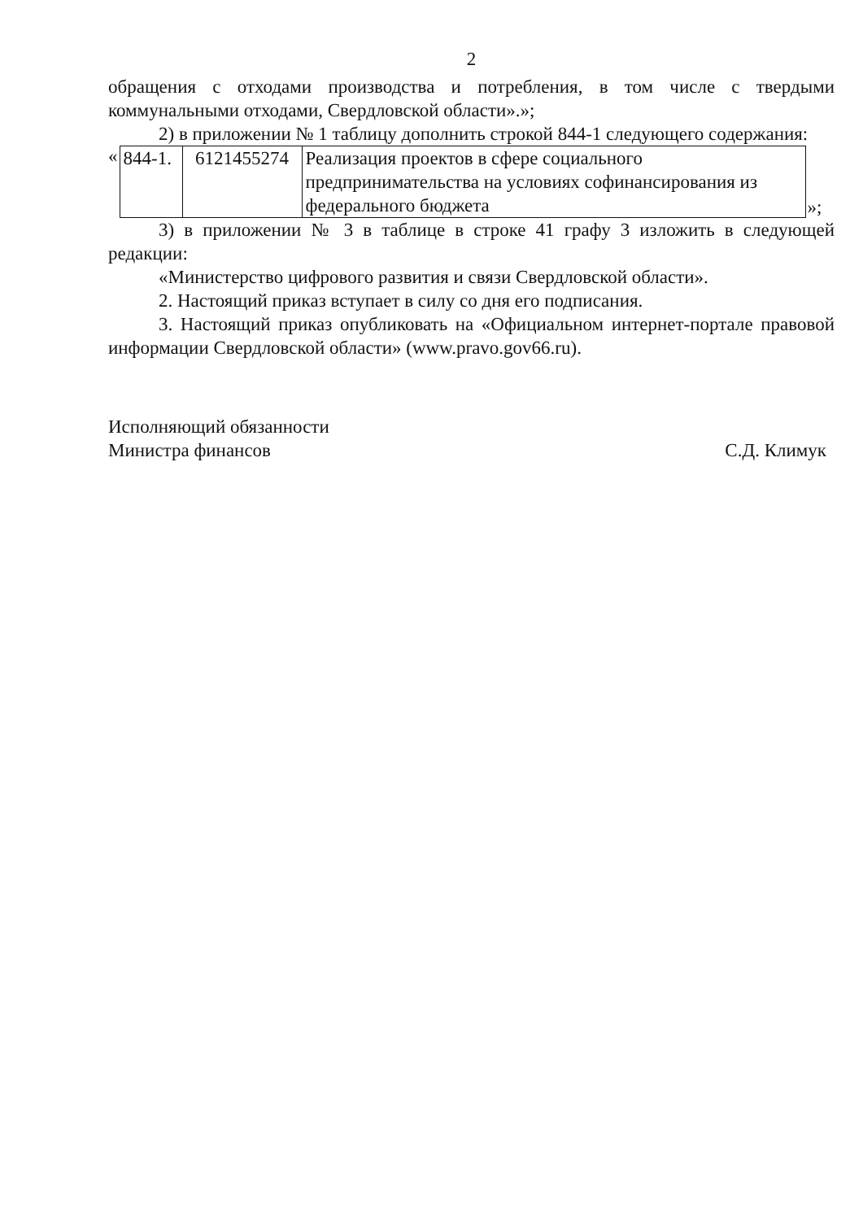2
обращения с отходами производства и потребления, в том числе с твердыми коммунальными отходами, Свердловской области».»;
2) в приложении № 1 таблицу дополнить строкой 844-1 следующего содержания:
«
| 844-1. | 6121455274 | Реализация проектов в сфере социального предпринимательства на условиях софинансирования из федерального бюджета |
»;
3) в приложении № 3 в таблице в строке 41 графу 3 изложить в следующей редакции:
«Министерство цифрового развития и связи Свердловской области».
2. Настоящий приказ вступает в силу со дня его подписания.
3. Настоящий приказ опубликовать на «Официальном интернет-портале правовой информации Свердловской области» (www.pravo.gov66.ru).
Исполняющий обязанности
Министра финансов
С.Д. Климук